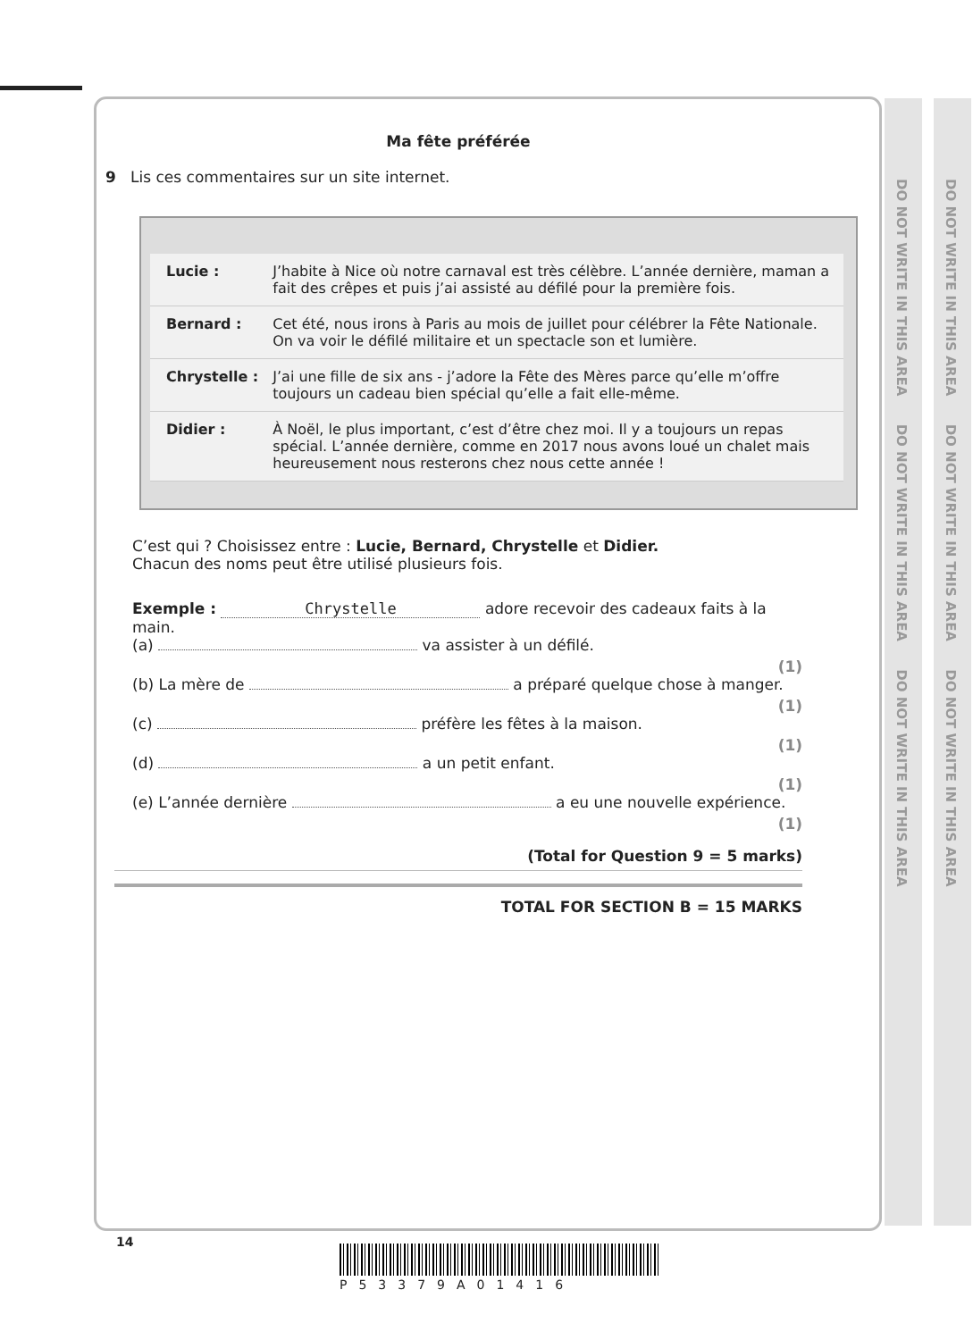DO NOT WRITE IN THIS AREA DO NOT WRITE IN THIS AREA DO NOT WRITE IN THIS AREA
DO NOT WRITE IN THIS AREA DO NOT WRITE IN THIS AREA DO NOT WRITE IN THIS AREA
Ma fête préférée
9 Lis ces commentaires sur un site internet.
| Lucie : | J’habite à Nice où notre carnaval est très célèbre. L’année dernière, maman a fait des crêpes et puis j’ai assisté au défilé pour la première fois. |
| Bernard : | Cet été, nous irons à Paris au mois de juillet pour célébrer la Fête Nationale. On va voir le défilé militaire et un spectacle son et lumière. |
| Chrystelle : | J’ai une fille de six ans - j’adore la Fête des Mères parce qu’elle m’offre toujours un cadeau bien spécial qu’elle a fait elle-même. |
| Didier : | À Noël, le plus important, c’est d’être chez moi. Il y a toujours un repas spécial. L’année dernière, comme en 2017 nous avons loué un chalet mais heureusement nous resterons chez nous cette année ! |
C’est qui ? Choisissez entre : Lucie, Bernard, Chrystelle et Didier.
Chacun des noms peut être utilisé plusieurs fois.
Exemple : Chrystelle adore recevoir des cadeaux faits à la main.
(a) va assister à un défilé.
(1)
(b) La mère de a préparé quelque chose à manger.
(1)
(c) préfère les fêtes à la maison.
(1)
(d) a un petit enfant.
(1)
(e) L’année dernière a eu une nouvelle expérience.
(1)
(Total for Question 9 = 5 marks)
TOTAL FOR SECTION B = 15 MARKS
14
P53379A01416